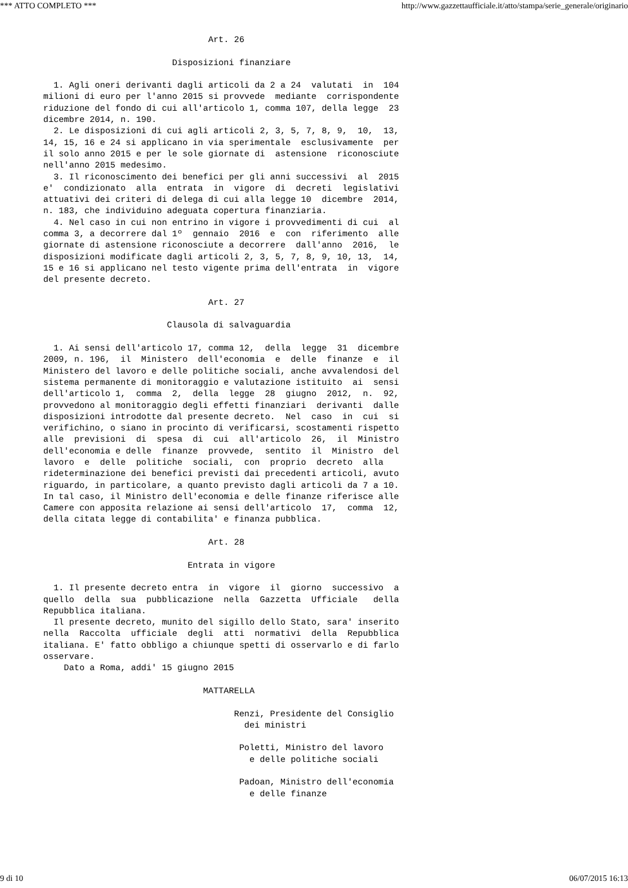*** ATTO COMPLETO *** http://www.gazzettaufficiale.it/atto/stampa/serie_generale/originario
                                Art. 26

                         Disposizioni finanziare

  1. Agli oneri derivanti dagli articoli da 2 a 24  valutati  in  104
milioni di euro per l'anno 2015 si provvede  mediante  corrispondente
riduzione del fondo di cui all'articolo 1, comma 107, della legge  23
dicembre 2014, n. 190.
  2. Le disposizioni di cui agli articoli 2, 3, 5, 7, 8, 9,  10,  13,
14, 15, 16 e 24 si applicano in via sperimentale  esclusivamente  per
il solo anno 2015 e per le sole giornate di  astensione  riconosciute
nell'anno 2015 medesimo.
  3. Il riconoscimento dei benefici per gli anni successivi  al  2015
e'  condizionato  alla  entrata  in  vigore  di  decreti  legislativi
attuativi dei criteri di delega di cui alla legge 10  dicembre  2014,
n. 183, che individuino adeguata copertura finanziaria.
  4. Nel caso in cui non entrino in vigore i provvedimenti di cui  al
comma 3, a decorrere dal 1º  gennaio  2016  e  con  riferimento  alle
giornate di astensione riconosciute a decorrere  dall'anno  2016,  le
disposizioni modificate dagli articoli 2, 3, 5, 7, 8, 9, 10, 13,  14,
15 e 16 si applicano nel testo vigente prima dell'entrata  in  vigore
del presente decreto.

                                Art. 27

                        Clausola di salvaguardia

  1. Ai sensi dell'articolo 17, comma 12,  della  legge  31  dicembre
2009, n. 196,  il  Ministero  dell'economia  e  delle  finanze  e  il
Ministero del lavoro e delle politiche sociali, anche avvalendosi del
sistema permanente di monitoraggio e valutazione istituito  ai  sensi
dell'articolo 1,  comma  2,  della  legge  28  giugno  2012,  n.  92,
provvedono al monitoraggio degli effetti finanziari  derivanti  dalle
disposizioni introdotte dal presente decreto.  Nel  caso  in  cui  si
verifichino, o siano in procinto di verificarsi, scostamenti rispetto
alle  previsioni  di  spesa  di  cui  all'articolo  26,  il  Ministro
dell'economia e delle  finanze  provvede,  sentito  il  Ministro  del
lavoro  e  delle  politiche  sociali,  con  proprio  decreto  alla
rideterminazione dei benefici previsti dai precedenti articoli, avuto
riguardo, in particolare, a quanto previsto dagli articoli da 7 a 10.
In tal caso, il Ministro dell'economia e delle finanze riferisce alle
Camere con apposita relazione ai sensi dell'articolo  17,  comma  12,
della citata legge di contabilita' e finanza pubblica.

                                Art. 28

                            Entrata in vigore

  1. Il presente decreto entra  in  vigore  il  giorno  successivo  a
quello  della  sua  pubblicazione  nella  Gazzetta  Ufficiale   della
Repubblica italiana.
  Il presente decreto, munito del sigillo dello Stato, sara' inserito
nella  Raccolta  ufficiale  degli  atti  normativi  della  Repubblica
italiana. E' fatto obbligo a chiunque spetti di osservarlo e di farlo
osservare.
    Dato a Roma, addi' 15 giugno 2015

                               MATTARELLA

                                     Renzi, Presidente del Consiglio
                                       dei ministri

                                      Poletti, Ministro del lavoro
                                        e delle politiche sociali

                                      Padoan, Ministro dell'economia
                                        e delle finanze
9 di 10 06/07/2015 16:13